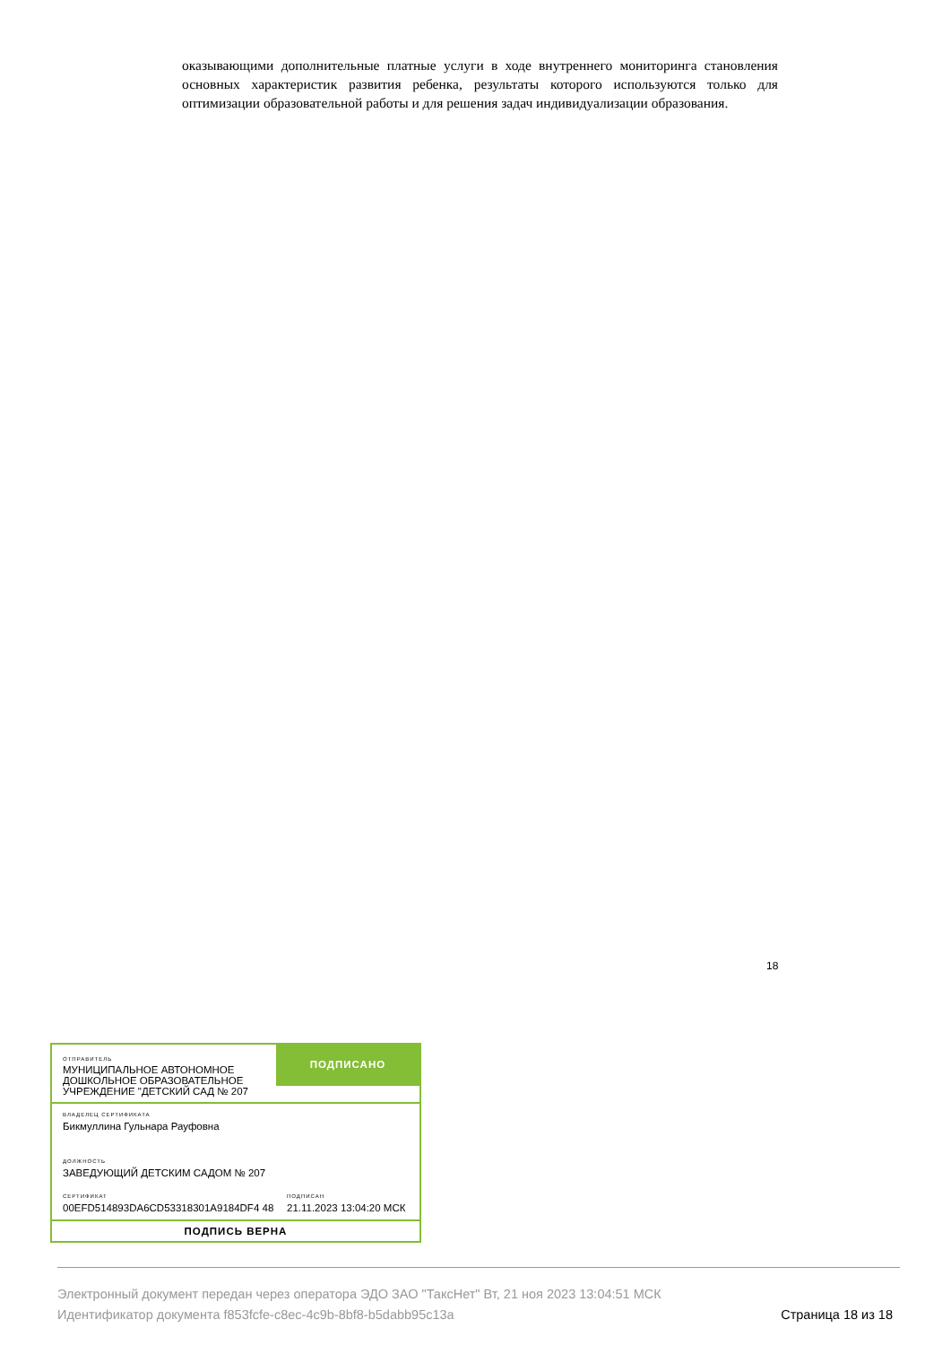оказывающими дополнительные платные услуги в ходе внутреннего мониторинга становления основных характеристик развития ребенка, результаты которого используются только для оптимизации образовательной работы и для решения задач индивидуализации образования.
18
ОТПРАВИТЕЛЬ
МУНИЦИПАЛЬНОЕ АВТОНОМНОЕ ДОШКОЛЬНОЕ ОБРАЗОВАТЕЛЬНОЕ УЧРЕЖДЕНИЕ "ДЕТСКИЙ САД № 207
ПОДПИСАНО
ВЛАДЕЛЕЦ СЕРТИФИКАТА
Бикмуллина Гульнара Рауфовна
ДОЛЖНОСТЬ
ЗАВЕДУЮЩИЙ ДЕТСКИМ САДОМ № 207
СЕРТИФИКАТ
00EFD514893DA6CD53318301A9184DF4 48
ПОДПИСАН
21.11.2023 13:04:20 МСК
ПОДПИСЬ ВЕРНА
Электронный документ передан через оператора ЭДО ЗАО "ТаксНет" Вт, 21 ноя 2023 13:04:51 МСК
Идентификатор документа f853fcfe-c8ec-4c9b-8bf8-b5dabb95c13a
Страница 18 из 18